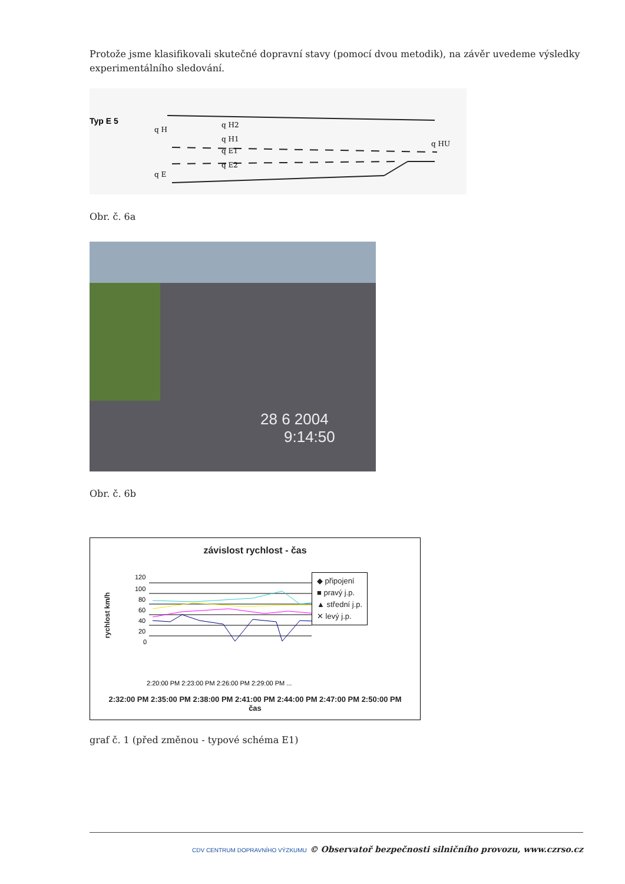Protože jsme klasifikovali skutečné dopravní stavy (pomocí dvou metodik), na závěr uvedeme výsledky experimentálního sledování.
Typ E 5
q H
q H2
q H1
q E1
q E2
q E
q HU
Obr. č. 6a
28 6 2004
9:14:50
Obr. č. 6b
závislost rychlost - čas
rychlost km/h
120
100
80
60
40
20
0
2:20:00 PM 2:23:00 PM 2:26:00 PM 2:29:00 PM ...
◆ připojení
■ pravý j.p.
▲ střední j.p.
✕ levý j.p.
2:32:00 PM 2:35:00 PM 2:38:00 PM 2:41:00 PM 2:44:00 PM 2:47:00 PM 2:50:00 PM
čas
graf č. 1 (před změnou - typové schéma E1)
CDV CENTRUM DOPRAVNÍHO VÝZKUMU © Observatoř bezpečnosti silničního provozu, www.czrso.cz